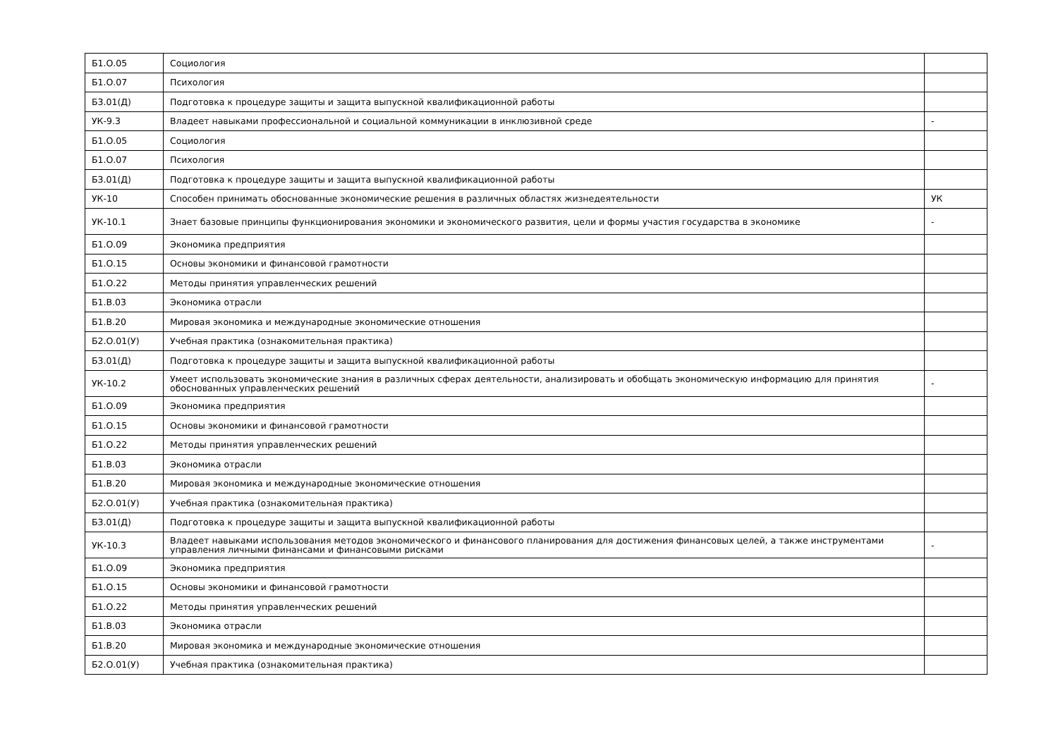| Б1.О.05 | Социология | |
| Б1.О.07 | Психология | |
| Б3.01(Д) | Подготовка к процедуре защиты и защита выпускной квалификационной работы | |
| УК-9.3 | Владеет навыками профессиональной и социальной коммуникации в инклюзивной среде | - |
| Б1.О.05 | Социология | |
| Б1.О.07 | Психология | |
| Б3.01(Д) | Подготовка к процедуре защиты и защита выпускной квалификационной работы | |
| УК-10 | Способен принимать обоснованные экономические решения в различных областях жизнедеятельности | УК |
| УК-10.1 | Знает базовые принципы функционирования экономики и экономического развития, цели и формы участия государства в экономике | - |
| Б1.О.09 | Экономика предприятия | |
| Б1.О.15 | Основы экономики и финансовой грамотности | |
| Б1.О.22 | Методы принятия управленческих решений | |
| Б1.В.03 | Экономика отрасли | |
| Б1.В.20 | Мировая экономика и международные экономические отношения | |
| Б2.О.01(У) | Учебная практика (ознакомительная практика) | |
| Б3.01(Д) | Подготовка к процедуре защиты и защита выпускной квалификационной работы | |
| УК-10.2 | Умеет использовать экономические знания в различных сферах деятельности, анализировать и обобщать экономическую информацию для принятия обоснованных управленческих решений | - |
| Б1.О.09 | Экономика предприятия | |
| Б1.О.15 | Основы экономики и финансовой грамотности | |
| Б1.О.22 | Методы принятия управленческих решений | |
| Б1.В.03 | Экономика отрасли | |
| Б1.В.20 | Мировая экономика и международные экономические отношения | |
| Б2.О.01(У) | Учебная практика (ознакомительная практика) | |
| Б3.01(Д) | Подготовка к процедуре защиты и защита выпускной квалификационной работы | |
| УК-10.3 | Владеет навыками использования методов экономического и финансового планирования для достижения финансовых целей, а также инструментами управления личными финансами и финансовыми рисками | - |
| Б1.О.09 | Экономика предприятия | |
| Б1.О.15 | Основы экономики и финансовой грамотности | |
| Б1.О.22 | Методы принятия управленческих решений | |
| Б1.В.03 | Экономика отрасли | |
| Б1.В.20 | Мировая экономика и международные экономические отношения | |
| Б2.О.01(У) | Учебная практика (ознакомительная практика) | |